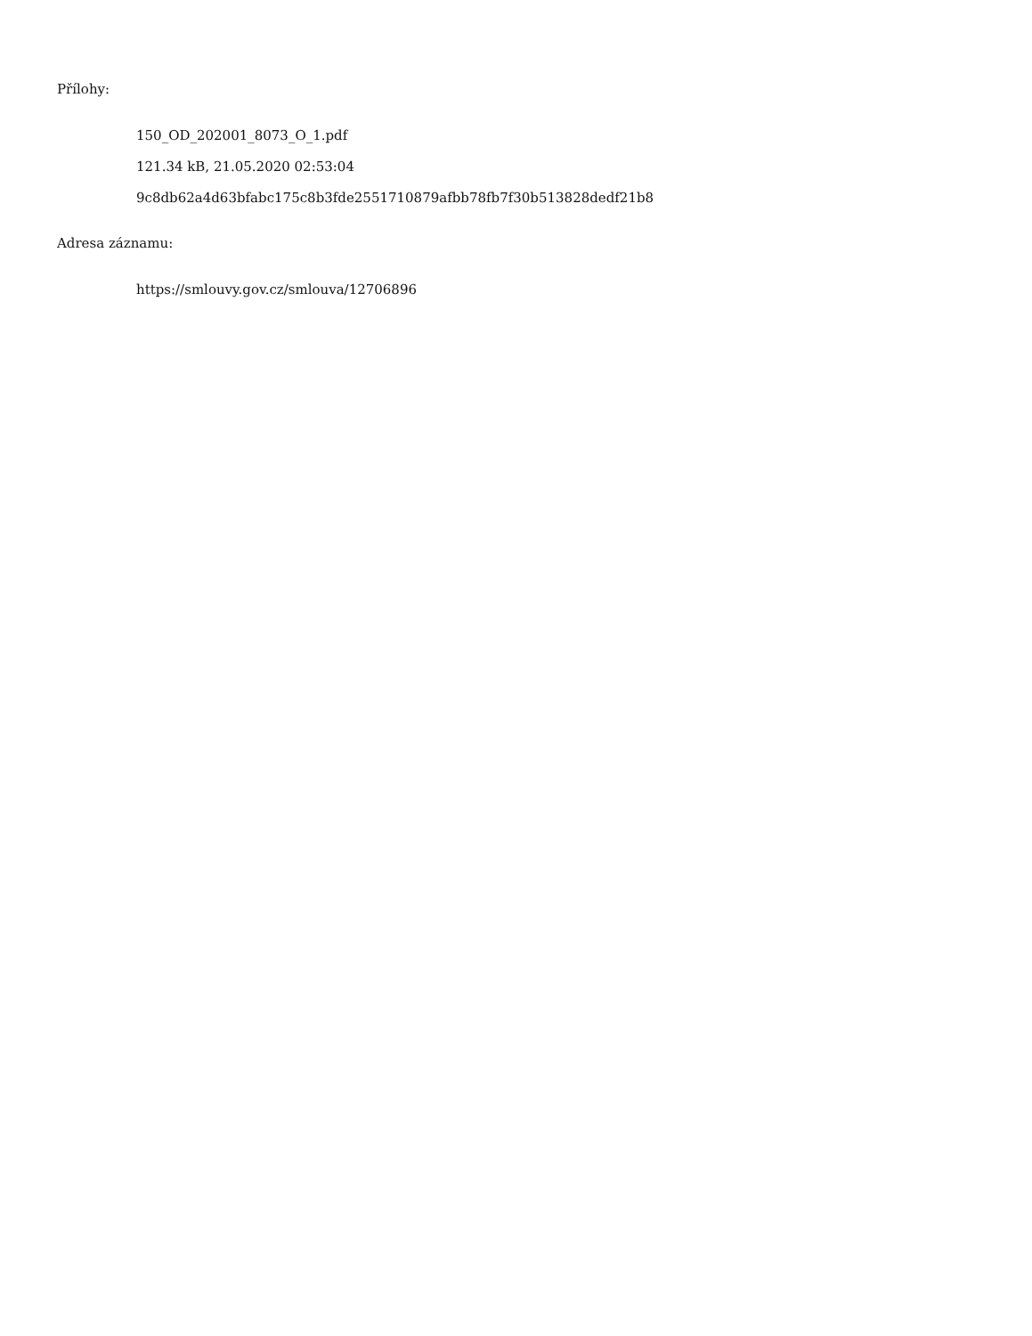Přílohy:
150_OD_202001_8073_O_1.pdf
121.34 kB, 21.05.2020 02:53:04
9c8db62a4d63bfabc175c8b3fde2551710879afbb78fb7f30b513828dedf21b8
Adresa záznamu:
https://smlouvy.gov.cz/smlouva/12706896